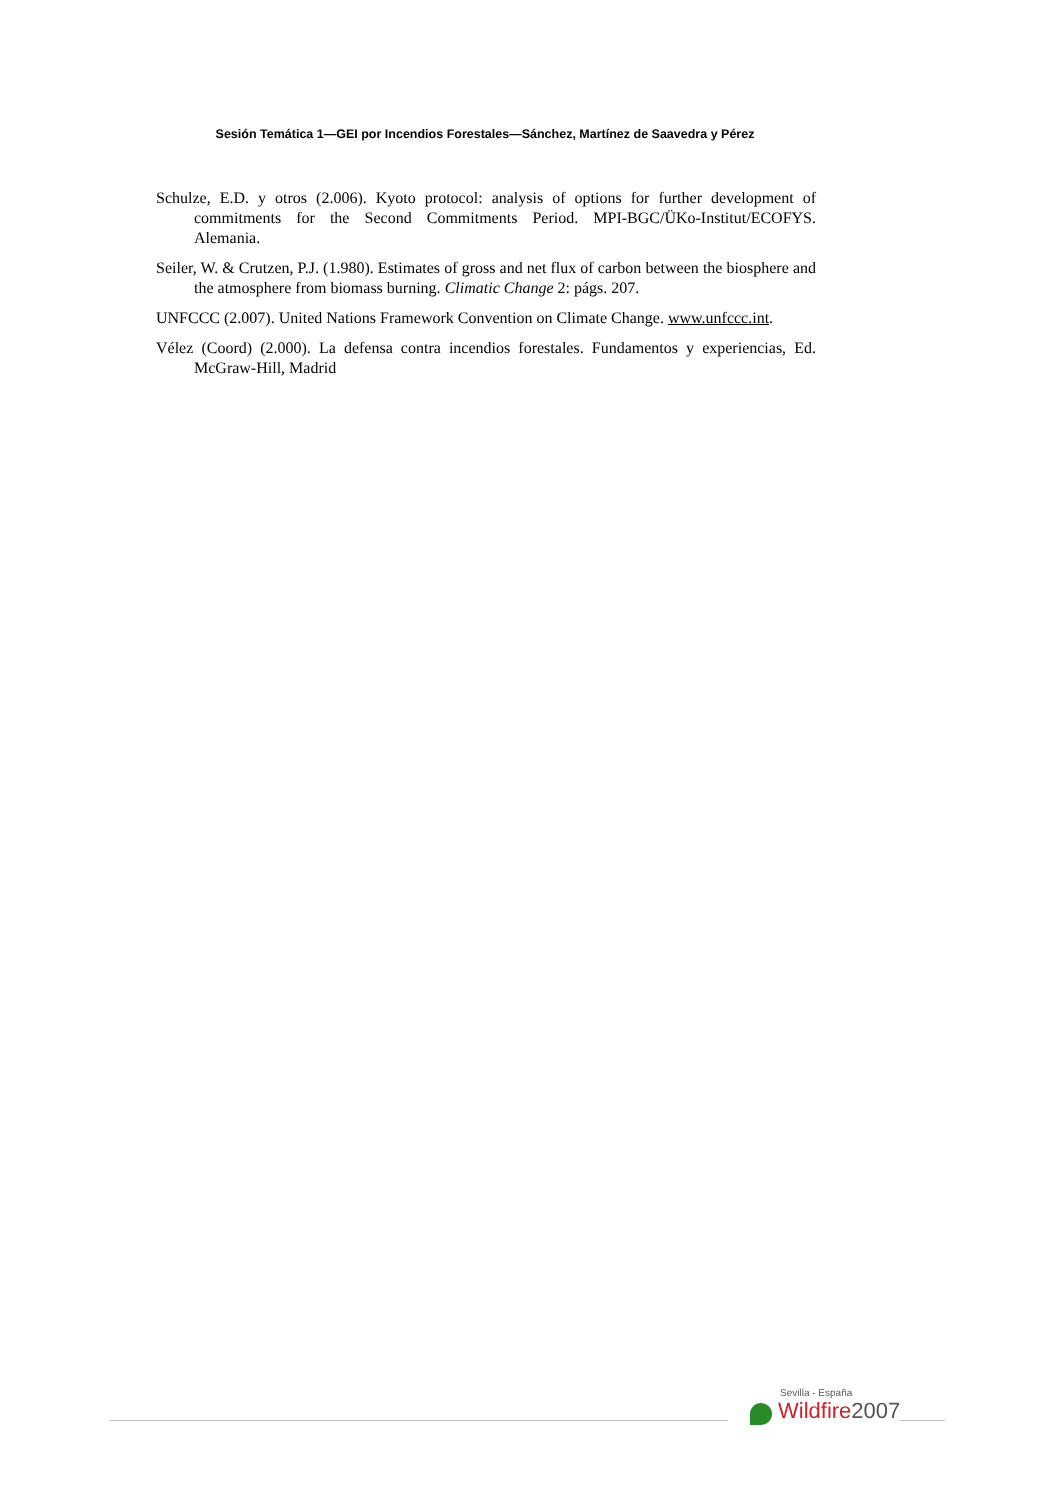Sesión Temática 1—GEI por Incendios Forestales—Sánchez, Martínez de Saavedra y Pérez
Schulze, E.D. y otros (2.006). Kyoto protocol: analysis of options for further development of commitments for the Second Commitments Period. MPI-BGC/ÜKo-Institut/ECOFYS. Alemania.
Seiler, W. & Crutzen, P.J. (1.980). Estimates of gross and net flux of carbon between the biosphere and the atmosphere from biomass burning. Climatic Change 2: págs. 207.
UNFCCC (2.007). United Nations Framework Convention on Climate Change. www.unfccc.int.
Vélez (Coord) (2.000). La defensa contra incendios forestales. Fundamentos y experiencias, Ed. McGraw-Hill, Madrid
Sevilla - España
Wildfire 2007